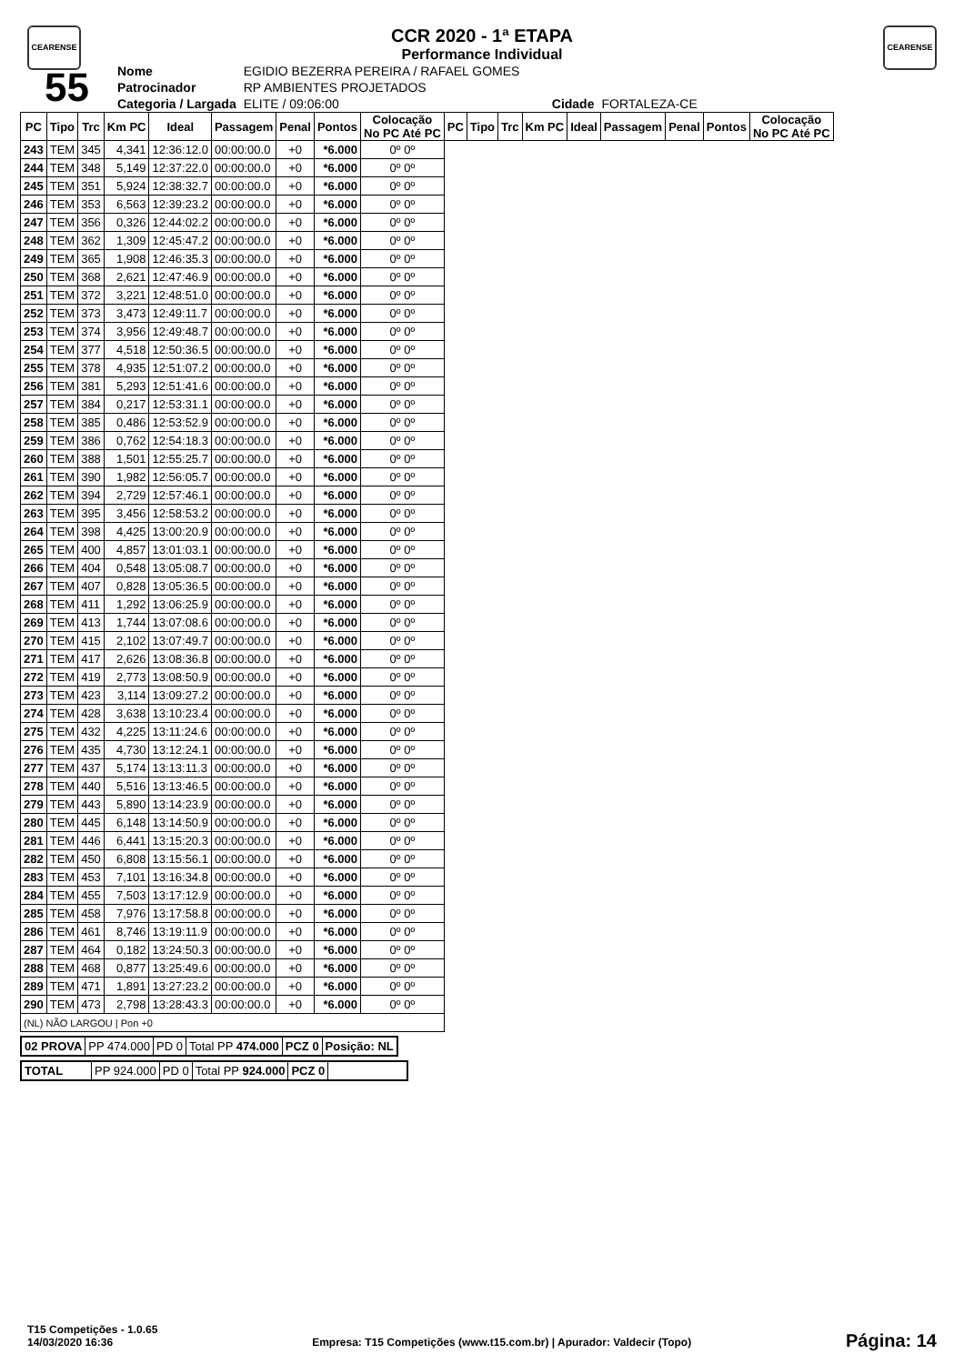CEARENSE CEARENSE
CCR 2020 - 1ª ETAPA
Performance Individual
| 55 | Nome | EGIDIO BEZERRA PEREIRA / RAFAEL GOMES | | |
| | Patrocinador | RP AMBIENTES PROJETADOS | | |
| | Categoria / Largada | ELITE / 09:06:00 | Cidade | FORTALEZA-CE |
| PC | Tipo | Trc | Km PC | Ideal | Passagem | Penal | Pontos | Colocação No PC Até PC | PC | Tipo | Trc | Km PC | Ideal | Passagem | Penal | Pontos | Colocação No PC Até PC |
| --- | --- | --- | --- | --- | --- | --- | --- | --- | --- | --- | --- | --- | --- | --- | --- | --- | --- |
| 243 | TEM | 345 | 4,341 | 12:36:12.0 | 00:00:00.0 | +0 | *6.000 | 0º 0º | | | | | | | | | |
| 244 | TEM | 348 | 5,149 | 12:37:22.0 | 00:00:00.0 | +0 | *6.000 | 0º 0º | | | | | | | | | |
| 245 | TEM | 351 | 5,924 | 12:38:32.7 | 00:00:00.0 | +0 | *6.000 | 0º 0º | | | | | | | | | |
| 246 | TEM | 353 | 6,563 | 12:39:23.2 | 00:00:00.0 | +0 | *6.000 | 0º 0º | | | | | | | | | |
| 247 | TEM | 356 | 0,326 | 12:44:02.2 | 00:00:00.0 | +0 | *6.000 | 0º 0º | | | | | | | | | |
| 248 | TEM | 362 | 1,309 | 12:45:47.2 | 00:00:00.0 | +0 | *6.000 | 0º 0º | | | | | | | | | |
| 249 | TEM | 365 | 1,908 | 12:46:35.3 | 00:00:00.0 | +0 | *6.000 | 0º 0º | | | | | | | | | |
| 250 | TEM | 368 | 2,621 | 12:47:46.9 | 00:00:00.0 | +0 | *6.000 | 0º 0º | | | | | | | | | |
| 251 | TEM | 372 | 3,221 | 12:48:51.0 | 00:00:00.0 | +0 | *6.000 | 0º 0º | | | | | | | | | |
| 252 | TEM | 373 | 3,473 | 12:49:11.7 | 00:00:00.0 | +0 | *6.000 | 0º 0º | | | | | | | | | |
| 253 | TEM | 374 | 3,956 | 12:49:48.7 | 00:00:00.0 | +0 | *6.000 | 0º 0º | | | | | | | | | |
| 254 | TEM | 377 | 4,518 | 12:50:36.5 | 00:00:00.0 | +0 | *6.000 | 0º 0º | | | | | | | | | |
| 255 | TEM | 378 | 4,935 | 12:51:07.2 | 00:00:00.0 | +0 | *6.000 | 0º 0º | | | | | | | | | |
| 256 | TEM | 381 | 5,293 | 12:51:41.6 | 00:00:00.0 | +0 | *6.000 | 0º 0º | | | | | | | | | |
| 257 | TEM | 384 | 0,217 | 12:53:31.1 | 00:00:00.0 | +0 | *6.000 | 0º 0º | | | | | | | | | |
| 258 | TEM | 385 | 0,486 | 12:53:52.9 | 00:00:00.0 | +0 | *6.000 | 0º 0º | | | | | | | | | |
| 259 | TEM | 386 | 0,762 | 12:54:18.3 | 00:00:00.0 | +0 | *6.000 | 0º 0º | | | | | | | | | |
| 260 | TEM | 388 | 1,501 | 12:55:25.7 | 00:00:00.0 | +0 | *6.000 | 0º 0º | | | | | | | | | |
| 261 | TEM | 390 | 1,982 | 12:56:05.7 | 00:00:00.0 | +0 | *6.000 | 0º 0º | | | | | | | | | |
| 262 | TEM | 394 | 2,729 | 12:57:46.1 | 00:00:00.0 | +0 | *6.000 | 0º 0º | | | | | | | | | |
| 263 | TEM | 395 | 3,456 | 12:58:53.2 | 00:00:00.0 | +0 | *6.000 | 0º 0º | | | | | | | | | |
| 264 | TEM | 398 | 4,425 | 13:00:20.9 | 00:00:00.0 | +0 | *6.000 | 0º 0º | | | | | | | | | |
| 265 | TEM | 400 | 4,857 | 13:01:03.1 | 00:00:00.0 | +0 | *6.000 | 0º 0º | | | | | | | | | |
| 266 | TEM | 404 | 0,548 | 13:05:08.7 | 00:00:00.0 | +0 | *6.000 | 0º 0º | | | | | | | | | |
| 267 | TEM | 407 | 0,828 | 13:05:36.5 | 00:00:00.0 | +0 | *6.000 | 0º 0º | | | | | | | | | |
| 268 | TEM | 411 | 1,292 | 13:06:25.9 | 00:00:00.0 | +0 | *6.000 | 0º 0º | | | | | | | | | |
| 269 | TEM | 413 | 1,744 | 13:07:08.6 | 00:00:00.0 | +0 | *6.000 | 0º 0º | | | | | | | | | |
| 270 | TEM | 415 | 2,102 | 13:07:49.7 | 00:00:00.0 | +0 | *6.000 | 0º 0º | | | | | | | | | |
| 271 | TEM | 417 | 2,626 | 13:08:36.8 | 00:00:00.0 | +0 | *6.000 | 0º 0º | | | | | | | | | |
| 272 | TEM | 419 | 2,773 | 13:08:50.9 | 00:00:00.0 | +0 | *6.000 | 0º 0º | | | | | | | | | |
| 273 | TEM | 423 | 3,114 | 13:09:27.2 | 00:00:00.0 | +0 | *6.000 | 0º 0º | | | | | | | | | |
| 274 | TEM | 428 | 3,638 | 13:10:23.4 | 00:00:00.0 | +0 | *6.000 | 0º 0º | | | | | | | | | |
| 275 | TEM | 432 | 4,225 | 13:11:24.6 | 00:00:00.0 | +0 | *6.000 | 0º 0º | | | | | | | | | |
| 276 | TEM | 435 | 4,730 | 13:12:24.1 | 00:00:00.0 | +0 | *6.000 | 0º 0º | | | | | | | | | |
| 277 | TEM | 437 | 5,174 | 13:13:11.3 | 00:00:00.0 | +0 | *6.000 | 0º 0º | | | | | | | | | |
| 278 | TEM | 440 | 5,516 | 13:13:46.5 | 00:00:00.0 | +0 | *6.000 | 0º 0º | | | | | | | | | |
| 279 | TEM | 443 | 5,890 | 13:14:23.9 | 00:00:00.0 | +0 | *6.000 | 0º 0º | | | | | | | | | |
| 280 | TEM | 445 | 6,148 | 13:14:50.9 | 00:00:00.0 | +0 | *6.000 | 0º 0º | | | | | | | | | |
| 281 | TEM | 446 | 6,441 | 13:15:20.3 | 00:00:00.0 | +0 | *6.000 | 0º 0º | | | | | | | | | |
| 282 | TEM | 450 | 6,808 | 13:15:56.1 | 00:00:00.0 | +0 | *6.000 | 0º 0º | | | | | | | | | |
| 283 | TEM | 453 | 7,101 | 13:16:34.8 | 00:00:00.0 | +0 | *6.000 | 0º 0º | | | | | | | | | |
| 284 | TEM | 455 | 7,503 | 13:17:12.9 | 00:00:00.0 | +0 | *6.000 | 0º 0º | | | | | | | | | |
| 285 | TEM | 458 | 7,976 | 13:17:58.8 | 00:00:00.0 | +0 | *6.000 | 0º 0º | | | | | | | | | |
| 286 | TEM | 461 | 8,746 | 13:19:11.9 | 00:00:00.0 | +0 | *6.000 | 0º 0º | | | | | | | | | |
| 287 | TEM | 464 | 0,182 | 13:24:50.3 | 00:00:00.0 | +0 | *6.000 | 0º 0º | | | | | | | | | |
| 288 | TEM | 468 | 0,877 | 13:25:49.6 | 00:00:00.0 | +0 | *6.000 | 0º 0º | | | | | | | | | |
| 289 | TEM | 471 | 1,891 | 13:27:23.2 | 00:00:00.0 | +0 | *6.000 | 0º 0º | | | | | | | | | |
| 290 | TEM | 473 | 2,798 | 13:28:43.3 | 00:00:00.0 | +0 | *6.000 | 0º 0º | | | | | | | | | |
| (NL) NÃO LARGOU / Pon +0 | | | | | | | | | | | | | | | | | |
| 02 PROVA | PP 474.000 | PD 0 | Total PP 474.000 | PCZ 0 | Posição: NL |
| TOTAL | PP 924.000 | PD 0 | Total PP 924.000 | PCZ 0 | |
T15 Competições - 1.0.65
14/03/2020 16:36
Empresa: T15 Competições (www.t15.com.br) | Apurador: Valdecir (Topo)
Página: 14